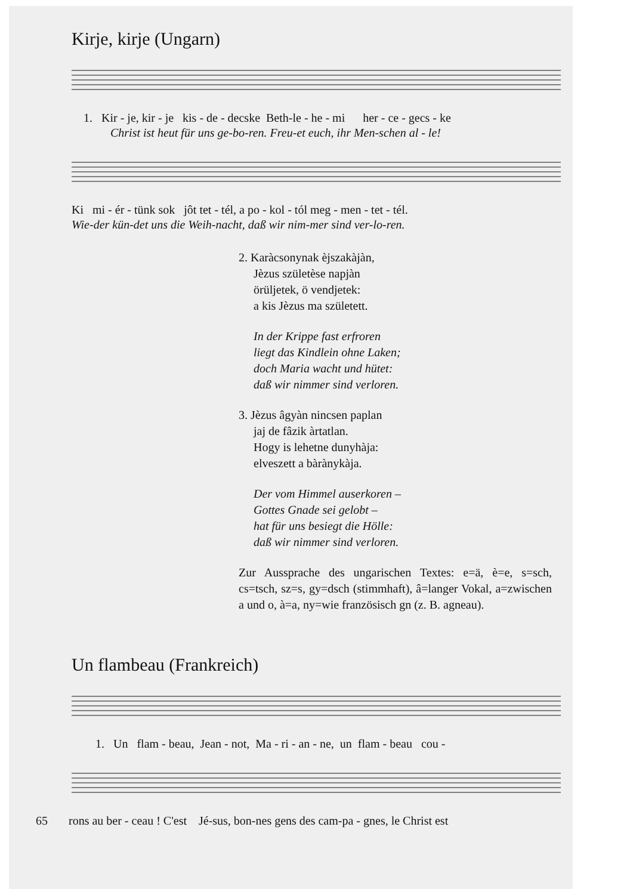Kirje, kirje (Ungarn)
1. Kir - je, kir - je kis - de - decske Beth-le - he - mi her - ce - gecs - ke
Christ ist heut für uns ge-bo-ren. Freu-et euch, ihr Men-schen al - le!
Ki mi - ér - tünk sok jôt tet - tél, a po - kol - tól meg - men - tet - tél.
Wie-der kün-det uns die Weih-nacht, daß wir nim-mer sind ver-lo-ren.
2. Karàcsonynak èjszakàjàn,
Jèzus születèse napjàn
örüljetek, ö vendjetek:
a kis Jèzus ma született.
In der Krippe fast erfroren
liegt das Kindlein ohne Laken;
doch Maria wacht und hütet:
daß wir nimmer sind verloren.
3. Jèzus âgyàn nincsen paplan
jaj de fâzik àrtatlan.
Hogy is lehetne dunyhàja:
elveszett a bàrànykàja.
Der vom Himmel auserkoren –
Gottes Gnade sei gelobt –
hat für uns besiegt die Hölle:
daß wir nimmer sind verloren.
Zur Aussprache des ungarischen Textes: e=ä, è=e, s=sch, cs=tsch, sz=s, gy=dsch (stimmhaft), â=langer Vokal, a=zwischen a und o, à=a, ny=wie französisch gn (z. B. agneau).
Un flambeau (Frankreich)
1. Un flam - beau, Jean - not, Ma - ri - an - ne, un flam - beau cou -
65 rons au ber - ceau ! C'est Jé-sus, bon-nes gens des cam-pa - gnes, le Christ est